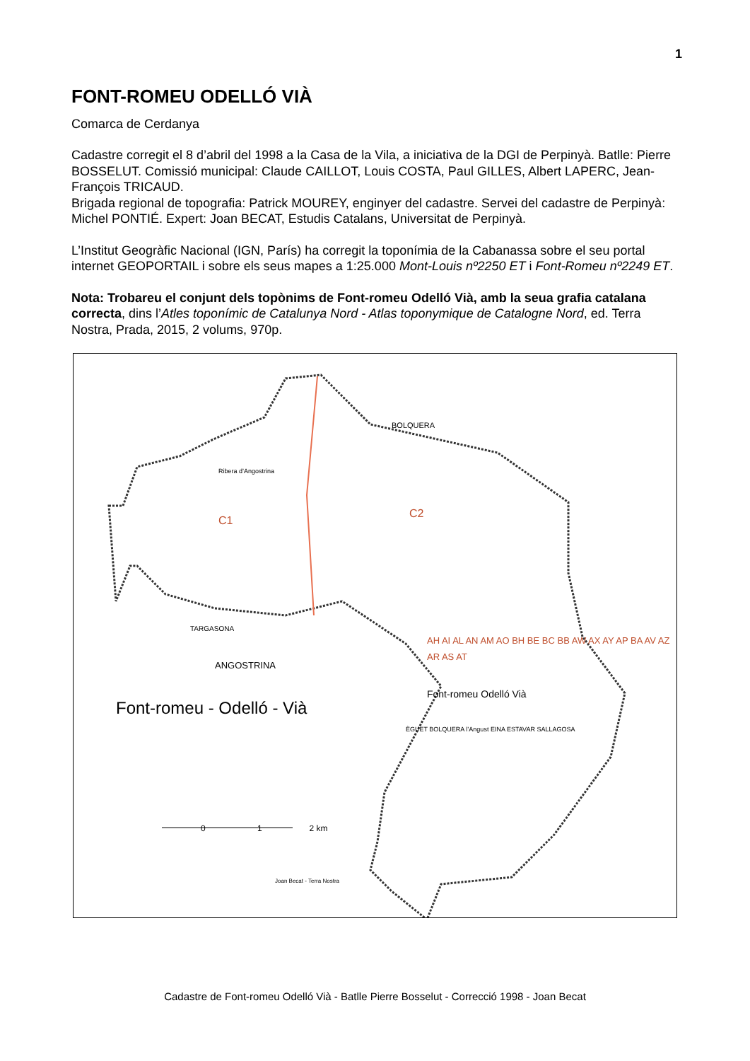1
FONT-ROMEU ODELLÓ VIÀ
Comarca de Cerdanya
Cadastre corregit el 8 d’abril del 1998 a la Casa de la Vila, a iniciativa de la DGI de Perpinyà. Batlle: Pierre BOSSELUT. Comissió municipal: Claude CAILLOT, Louis COSTA, Paul GILLES, Albert LAPERC, Jean-François TRICAUD.
Brigada regional de topografia: Patrick MOUREY, enginyer del cadastre. Servei del cadastre de Perpinyà: Michel PONTIÉ. Expert: Joan BECAT, Estudis Catalans, Universitat de Perpinyà.
L’Institut Geogràfic Nacional (IGN, París) ha corregit la toponímia de la Cabanassa sobre el seu portal internet GEOPORTAIL i sobre els seus mapes a 1:25.000 Mont-Louis nº2250 ET i Font-Romeu nº2249 ET.
Nota: Trobareu el conjunt dels topònims de Font-romeu Odelló Vià, amb la seua grafia catalana correcta, dins l’Atles toponímic de Catalunya Nord - Atlas toponymique de Catalogne Nord, ed. Terra Nostra, Prada, 2015, 2 volums, 970p.
ANGOSTRINA
BOLQUERA
Ribera d’Angostrina
C1
C2
TARGASONA
Font-romeu - Odelló - Vià
AH AI AL AN AM AO BH BE BC BB AW AX AY AP BA AV AZ AR AS AT
Font-romeu Odelló Vià
0 1 2 km
ÈGUET BOLQUERA l’Angust EINA ESTAVAR SALLAGOSA
Joan Becat - Terra Nostra
Cadastre de Font-romeu Odelló Vià - Batlle Pierre Bosselut - Correcció 1998 - Joan Becat